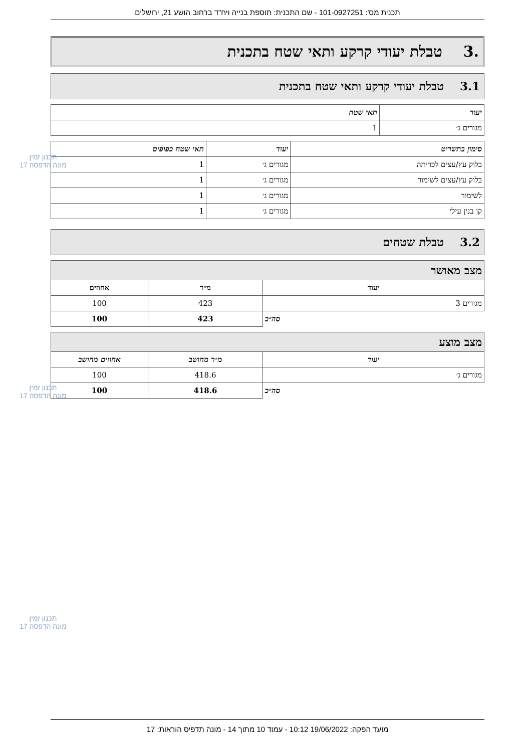תכנית מס': 101-0927251 - שם התכנית: תוספת בנייה ויח"ד ברחוב הושע 21, ירושלים
.3 טבלת יעודי קרקע ותאי שטח בתכנית
3.1 טבלת יעודי קרקע ותאי שטח בתכנית
| יעוד | תאי שטח |
| --- | --- |
| מגורים ג׳ | 1 |
| סימון בתשריט | יעוד | תאי שטח כפופים |
| --- | --- | --- |
| בלוק עץ/עצים לכריתה | מגורים ג׳ | 1 |
| בלוק עץ/עצים לשימור | מגורים ג׳ | 1 |
| לשימור | מגורים ג׳ | 1 |
| קו בנין עילי | מגורים ג׳ | 1 |
3.2 טבלת שטחים
| מצב מאושר | | |
| --- | --- | --- |
| יעוד | מ״ר | אחוזים |
| מגורים 3 | 423 | 100 |
| סה״כ | 423 | 100 |
| מצב מוצע | | |
| --- | --- | --- |
| יעוד | מ״ר מחושב | אחוזים מחושב |
| מגורים ג׳ | 418.6 | 100 |
| סה״כ | 418.6 | 100 |
תכנון זמין
מונה הדפסה 17
תכנון זמין
מונה הדפסה 17
תכנון זמין
מונה הדפסה 17
מועד הפקה: 19/06/2022 10:12 - עמוד 10 מתוך 14 - מונה תדפיס הוראות: 17